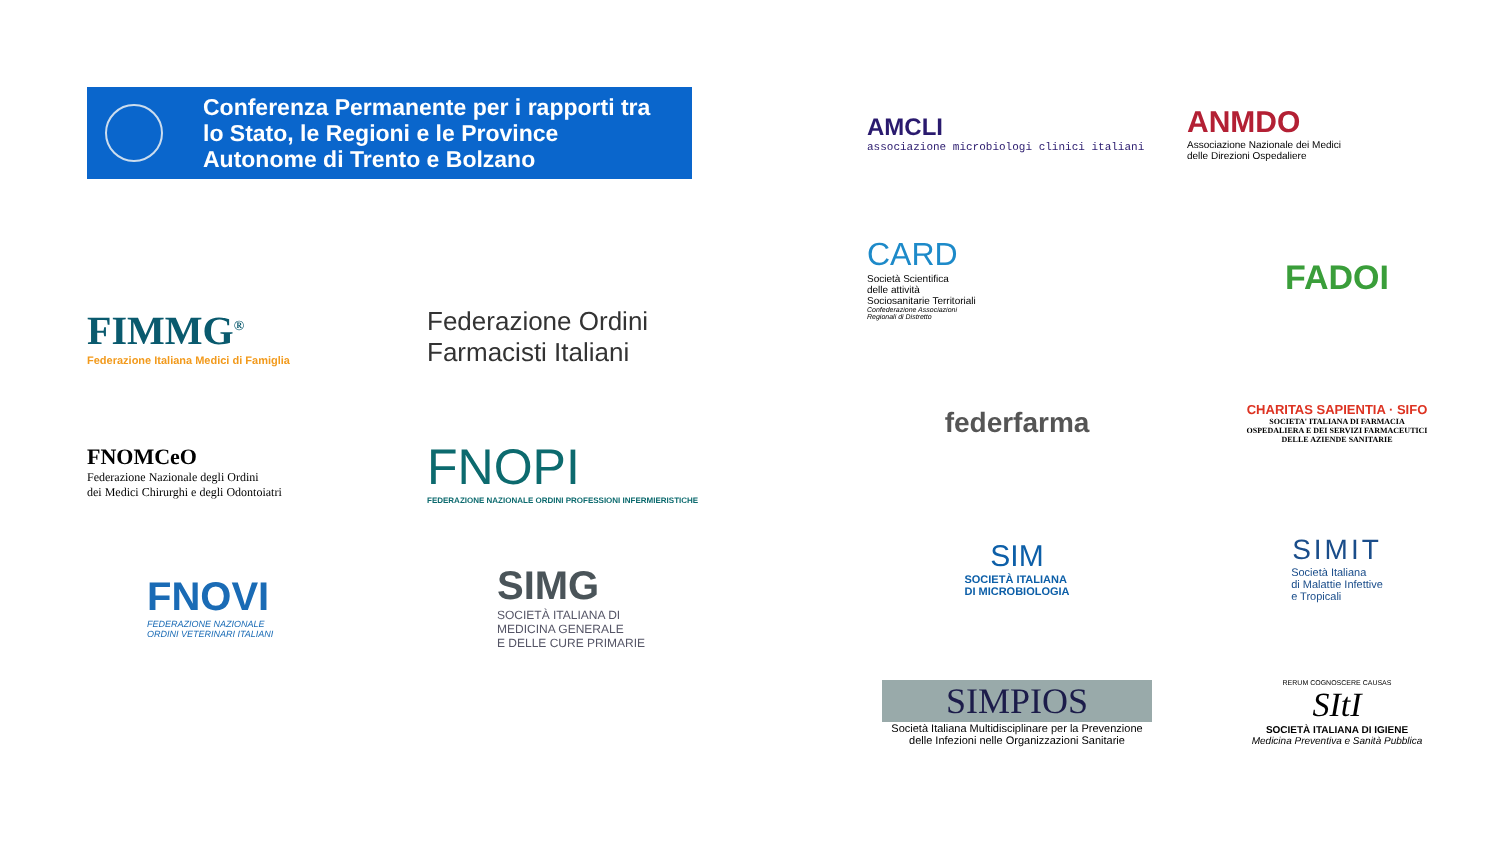Conferenza Permanente per i rapporti tra
lo Stato, le Regioni e le Province
Autonome di Trento e Bolzano
FIMMG<sup>®</sup>
Federazione Italiana Medici di Famiglia
Federazione Ordini
Farmacisti Italiani
FNOMCeO
Federazione Nazionale degli Ordini
dei Medici Chirurghi e degli Odontoiatri
FNOPI
FEDERAZIONE NAZIONALE ORDINI PROFESSIONI INFERMIERISTICHE
FNOVI
FEDERAZIONE NAZIONALE
ORDINI VETERINARI ITALIANI
SIMG
SOCIETÀ ITALIANA DI
MEDICINA GENERALE
E DELLE CURE PRIMARIE
AMCLI
associazione microbiologi clinici italiani
ANMDO
Associazione Nazionale dei Medici
delle Direzioni Ospedaliere
CARD
Società Scientifica
delle attività
Sociosanitarie Territoriali
Confederazione Associazioni
Regionali di Distretto
FADOI
federfarma
CHARITAS SAPIENTIA · SIFO
SOCIETA' ITALIANA DI FARMACIA
OSPEDALIERA E DEI SERVIZI FARMACEUTICI
DELLE AZIENDE SANITARIE
SIM
SOCIETÀ ITALIANA
DI MICROBIOLOGIA
SIMIT
Società Italiana
di Malattie Infettive
e Tropicali
SIMPIOS
Società Italiana Multidisciplinare per la Prevenzione
delle Infezioni nelle Organizzazioni Sanitarie
RERUM COGNOSCERE CAUSAS
SItI
SOCIETÀ ITALIANA DI IGIENE
Medicina Preventiva e Sanità Pubblica